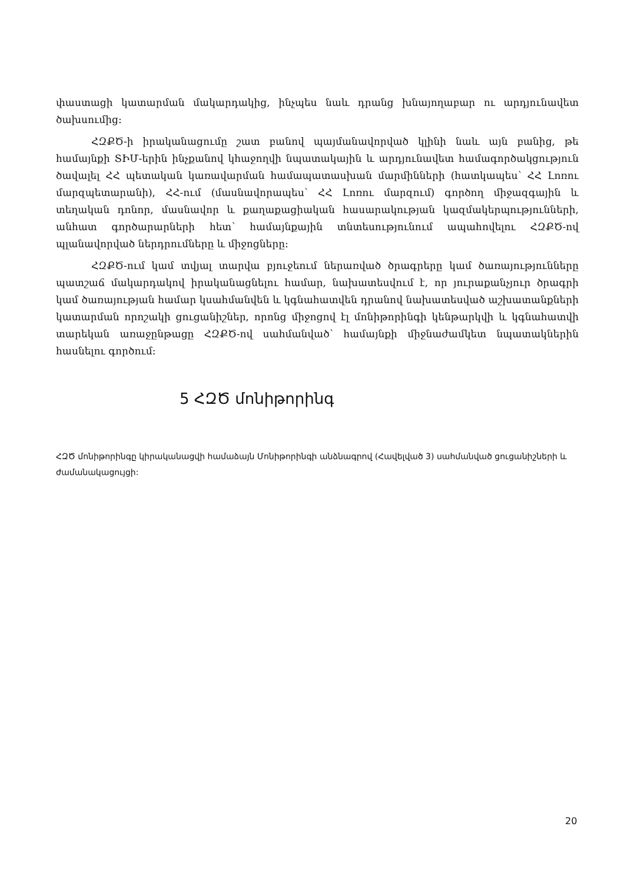փաստացի կատարման մակարդակից, ինչպես նաև դրանց խնայողաբար ու արդյունավետ ծախսումից:
ՀԶՔԾ-ի իրականացումը շատ բանով պայմանավորված կլինի նաև այն բանից, թե համայնքի ՏԻՄ-երին ինչքանով կհաջողվի նպատակային և արդյունավետ համագործակցություն ծավալել ՀՀ պետական կառավարման համապատասխան մարմինների (հատկապես՝ ՀՀ Լոռու մարզպետարանի), ՀՀ-ում (մասնավորապես՝ ՀՀ Լոռու մարզում) գործող միջազգային և տեղական դոնոր, մասնավոր և քաղաքացիական հասարակության կազմակերպությունների, անհատ գործարարների հետ՝ համայնքային տնտեսությունում ապահովելու ՀԶՔԾ-ով պլանավորված ներդրումները և միջոցները:
ՀԶՔԾ-ում կամ տվյալ տարվա բյուջեում ներառված ծրագրերը կամ ծառայությունները պատշաճ մակարդակով իրականացնելու համար, նախատեսվում է, որ յուրաքանչյուր ծրագրի կամ ծառայության համար կսահմանվեն և կգնահատվեն դրանով նախատեսված աշխատանքների կատարման որոշակի ցուցանիշներ, որոնց միջոցով էլ մոնիթորինգի կենթարկվի և կգնահատվի տարեկան առաջընթացը ՀԶՔԾ-ով սահմանված՝ համայնքի միջնաժամկետ նպատակներին հասնելու գործում:
5 ՀԶԾ մոնիթորինգ
ՀԶԾ մոնիթորինգը կիրականացվի համաձայն Մոնիթորինգի անձնագրով (Հավելված 3) սահմանված ցուցանիշների և ժամանակացույցի:
20